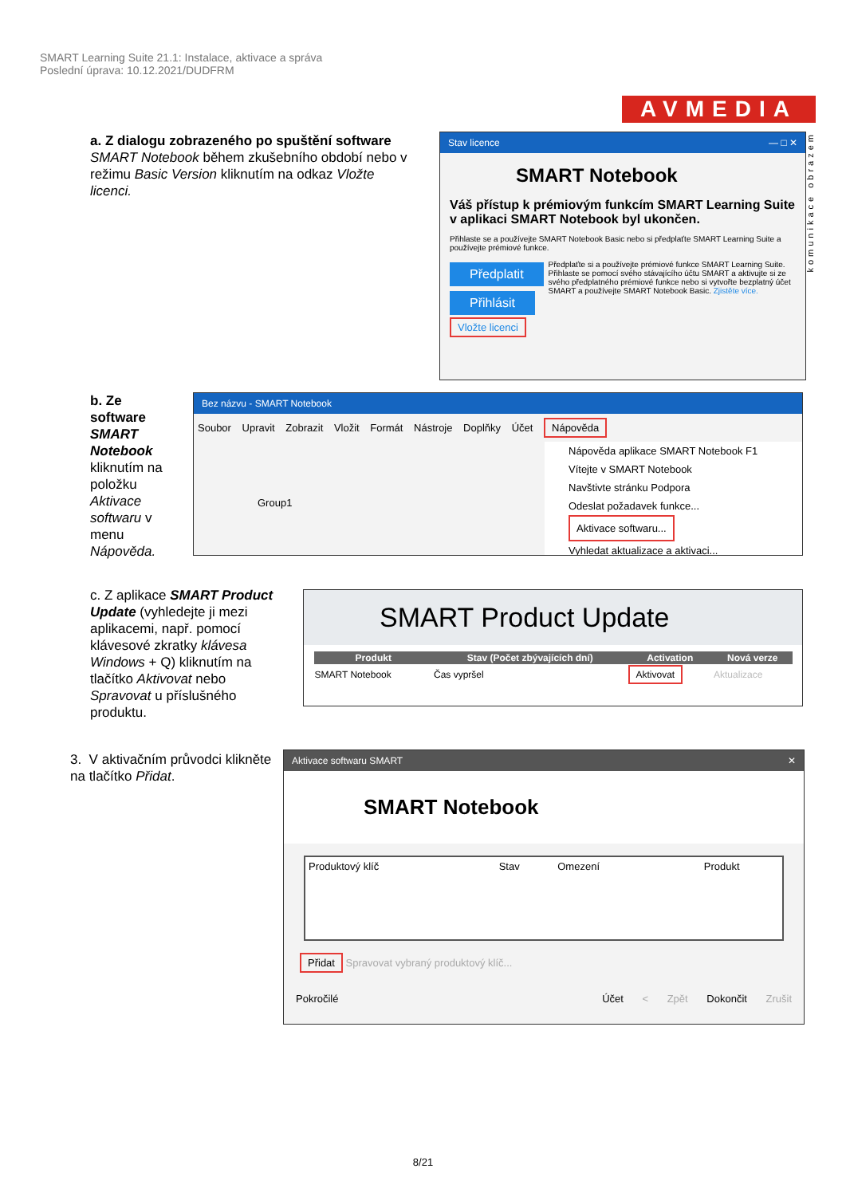SMART Learning Suite 21.1: Instalace, aktivace a správa
Poslední úprava: 10.12.2021/DUDFRM
AVMEDIA
komunikace obrazem
a. Z dialogu zobrazeného po spuštění software SMART Notebook během zkušebního období nebo v režimu Basic Version kliknutím na odkaz Vložte licenci.
Stav licence — □ ✕
SMART Notebook
Váš přístup k prémiovým funkcím SMART Learning Suite v aplikaci SMART Notebook byl ukončen.
Přihlaste se a používejte SMART Notebook Basic nebo si předplaťte SMART Learning Suite a používejte prémiové funkce.
Předplatit
Přihlásit
Předplaťte si a používejte prémiové funkce SMART Learning Suite.
Přihlaste se pomocí svého stávajícího účtu SMART a aktivujte si ze svého předplatného prémiové funkce nebo si vytvořte bezplatný účet SMART a používejte SMART Notebook Basic. Zjistěte více.
Vložte licenci
b. Ze software SMART Notebook kliknutím na položku Aktivace softwaru v menu Nápověda.
Bez názvu - SMART Notebook
Soubor Upravit Zobrazit Vložit Formát Nástroje Doplňky Účet Nápověda
Nápověda aplikace SMART Notebook F1
Vítejte v SMART Notebook
Navštivte stránku Podpora
Odeslat požadavek funkce...
Aktivace softwaru...
Vyhledat aktualizace a aktivaci...
Group1
c. Z aplikace SMART Product Update (vyhledejte ji mezi aplikacemi, např. pomocí klávesové zkratky klávesa Windows + Q) kliknutím na tlačítko Aktivovat nebo Spravovat u příslušného produktu.
SMART Product Update
| Produkt | Stav (Počet zbývajících dní) | Activation | Nová verze |
| --- | --- | --- | --- |
| SMART Notebook | Čas vypršel | Aktivovat | Aktualizace |
3. V aktivačním průvodci klikněte na tlačítko Přidat.
Aktivace softwaru SMART ✕
SMART Notebook
Produktový klíč Stav Omezení Produkt
Přidat Spravovat vybraný produktový klíč...
Pokročilé Účet < Zpět Dokončit Zrušit
8/21